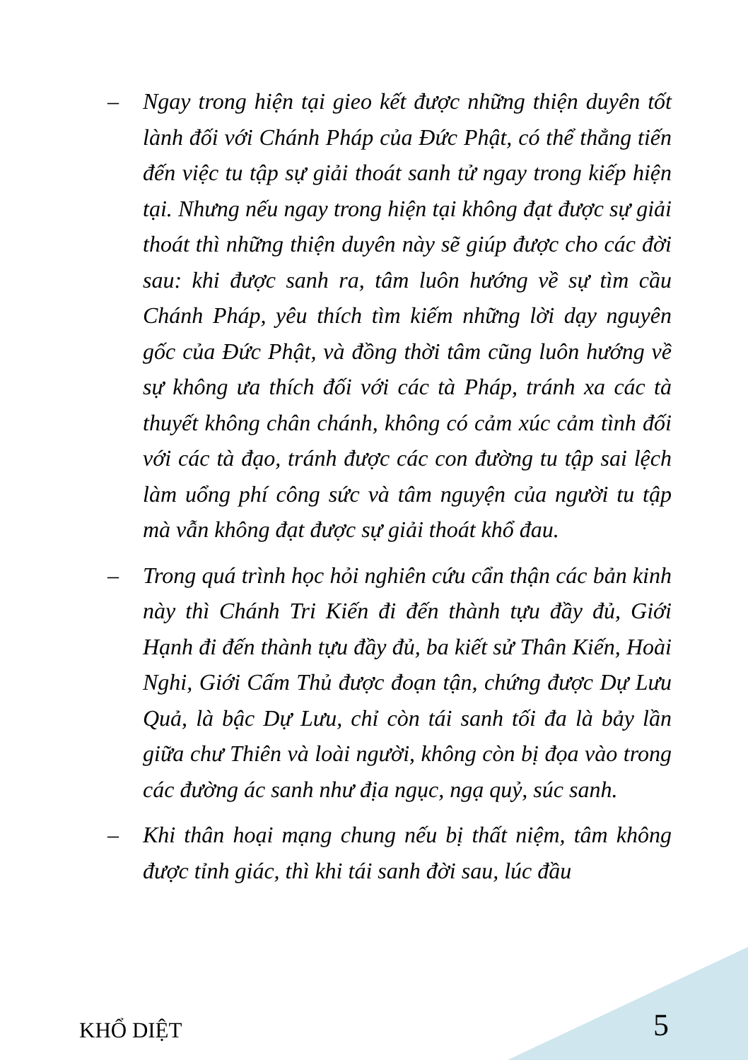– Ngay trong hiện tại gieo kết được những thiện duyên tốt lành đối với Chánh Pháp của Đức Phật, có thể thẳng tiến đến việc tu tập sự giải thoát sanh tử ngay trong kiếp hiện tại. Nhưng nếu ngay trong hiện tại không đạt được sự giải thoát thì những thiện duyên này sẽ giúp được cho các đời sau: khi được sanh ra, tâm luôn hướng về sự tìm cầu Chánh Pháp, yêu thích tìm kiếm những lời dạy nguyên gốc của Đức Phật, và đồng thời tâm cũng luôn hướng về sự không ưa thích đối với các tà Pháp, tránh xa các tà thuyết không chân chánh, không có cảm xúc cảm tình đối với các tà đạo, tránh được các con đường tu tập sai lệch làm uổng phí công sức và tâm nguyện của người tu tập mà vẫn không đạt được sự giải thoát khổ đau.
– Trong quá trình học hỏi nghiên cứu cẩn thận các bản kinh này thì Chánh Tri Kiến đi đến thành tựu đầy đủ, Giới Hạnh đi đến thành tựu đầy đủ, ba kiết sử Thân Kiến, Hoài Nghi, Giới Cấm Thủ được đoạn tận, chứng được Dự Lưu Quả, là bậc Dự Lưu, chỉ còn tái sanh tối đa là bảy lần giữa chư Thiên và loài người, không còn bị đọa vào trong các đường ác sanh như địa ngục, ngạ quỷ, súc sanh.
– Khi thân hoại mạng chung nếu bị thất niệm, tâm không được tỉnh giác, thì khi tái sanh đời sau, lúc đầu
KHỔ DIỆT 5